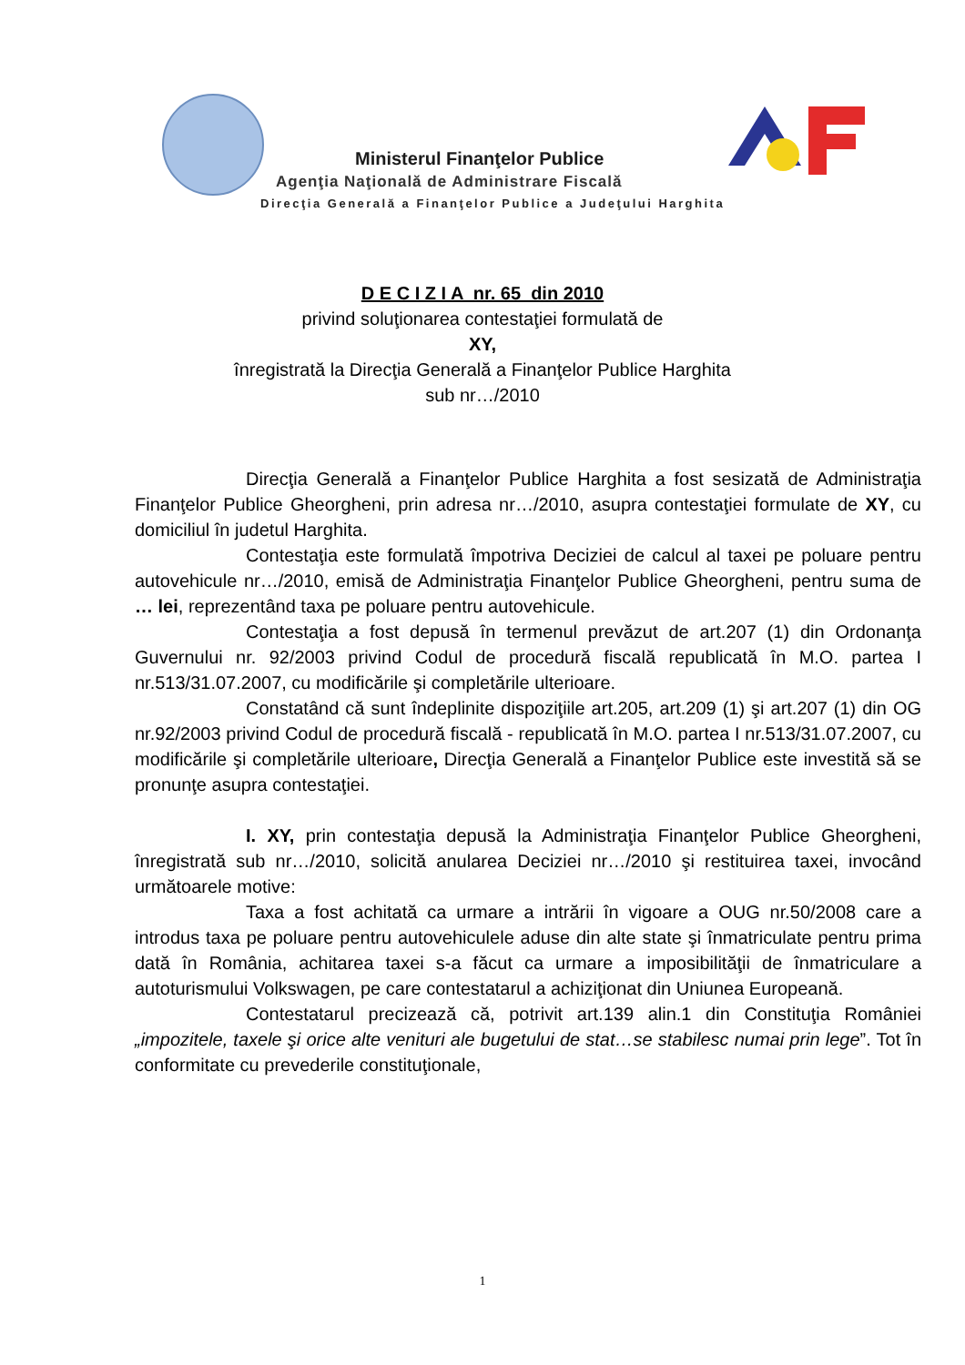Ministerul Finanţelor Publice
Agenţia Naţională de Administrare Fiscală
Direcţia Generală a Finanţelor Publice a Judeţului Harghita
D E C I Z I A nr. 65 din 2010
privind soluţionarea contestaţiei formulată de
XY,
înregistrată la Direcţia Generală a Finanţelor Publice Harghita
sub nr…/2010
Direcţia Generală a Finanţelor Publice Harghita a fost sesizată de Administraţia Finanţelor Publice Gheorgheni, prin adresa nr…/2010, asupra contestaţiei formulate de XY, cu domiciliul în judetul Harghita.
Contestaţia este formulată împotriva Deciziei de calcul al taxei pe poluare pentru autovehicule nr…/2010, emisă de Administraţia Finanţelor Publice Gheorgheni, pentru suma de … lei, reprezentând taxa pe poluare pentru autovehicule.
Contestaţia a fost depusă în termenul prevăzut de art.207 (1) din Ordonanţa Guvernului nr. 92/2003 privind Codul de procedură fiscală republicată în M.O. partea I nr.513/31.07.2007, cu modificările şi completările ulterioare.
Constatând că sunt îndeplinite dispoziţiile art.205, art.209 (1) şi art.207 (1) din OG nr.92/2003 privind Codul de procedură fiscală - republicată în M.O. partea I nr.513/31.07.2007, cu modificările şi completările ulterioare, Direcţia Generală a Finanţelor Publice este investită să se pronunţe asupra contestaţiei.
I. XY, prin contestaţia depusă la Administraţia Finanţelor Publice Gheorgheni, înregistrată sub nr…/2010, solicită anularea Deciziei nr…/2010 şi restituirea taxei, invocând următoarele motive:
Taxa a fost achitată ca urmare a intrării în vigoare a OUG nr.50/2008 care a introdus taxa pe poluare pentru autovehiculele aduse din alte state şi înmatriculate pentru prima dată în România, achitarea taxei s-a făcut ca urmare a imposibilităţii de înmatriculare a autoturismului Volkswagen, pe care contestatarul a achiziţionat din Uniunea Europeană.
Contestatarul precizează că, potrivit art.139 alin.1 din Constituţia României „impozitele, taxele şi orice alte venituri ale bugetului de stat…se stabilesc numai prin lege”. Tot în conformitate cu prevederile constituţionale,
1